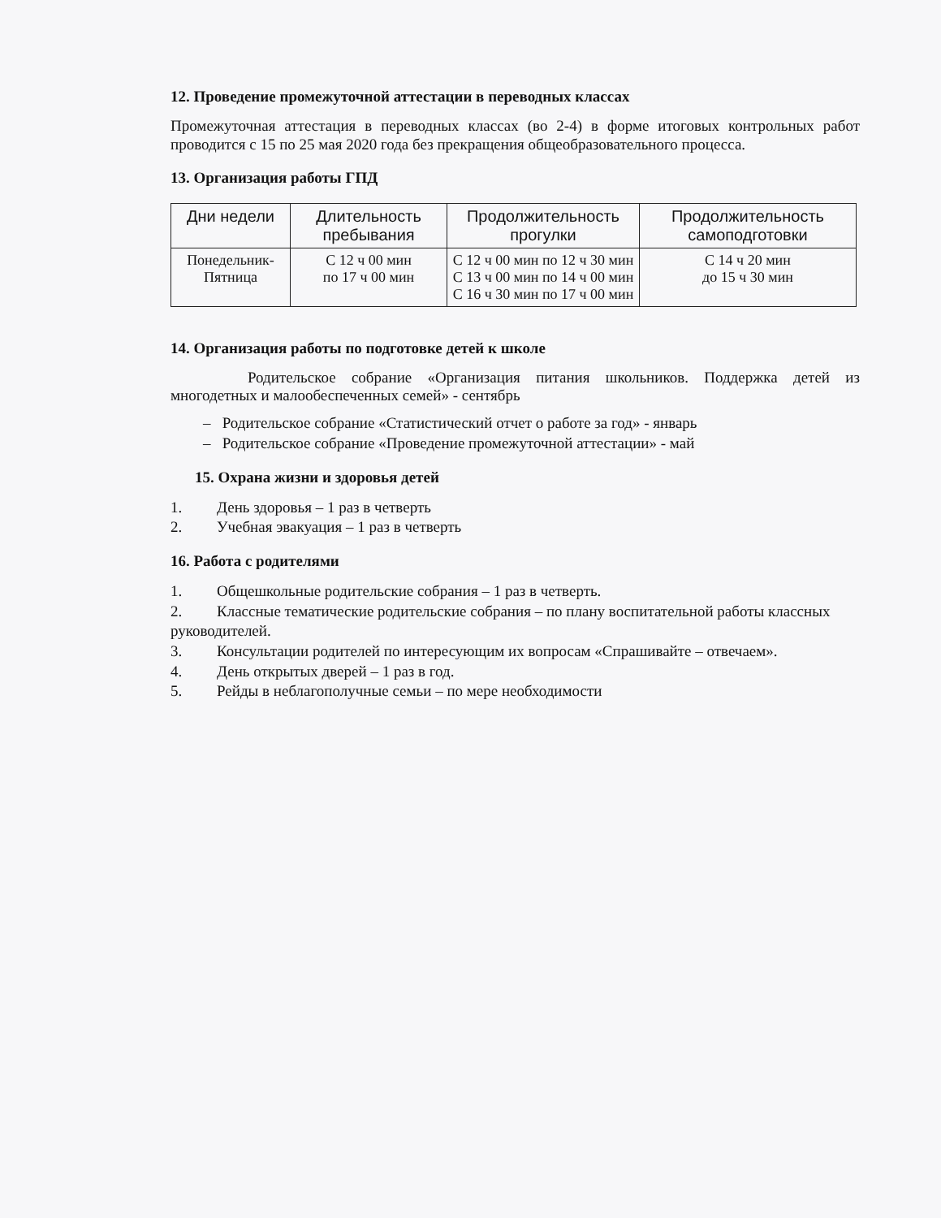12. Проведение промежуточной аттестации в переводных классах
Промежуточная аттестация в переводных классах (во 2-4) в форме итоговых контрольных работ проводится с 15 по 25 мая 2020 года без прекращения общеобразовательного процесса.
13. Организация работы ГПД
| Дни недели | Длительность пребывания | Продолжительность прогулки | Продолжительность самоподготовки |
| --- | --- | --- | --- |
| Понедельник-Пятница | С 12 ч 00 мин по 17 ч 00 мин | С 12 ч 00 мин по 12 ч 30 мин С 13 ч 00 мин по 14 ч 00 мин С 16 ч 30 мин по 17 ч 00 мин | С 14 ч 20 мин до 15 ч 30 мин |
14. Организация работы по подготовке детей к школе
Родительское собрание «Организация питания школьников. Поддержка детей из многодетных и малообеспеченных семей» - сентябрь
– Родительское собрание «Статистический отчет о работе за год» - январь
– Родительское собрание «Проведение промежуточной аттестации» - май
15. Охрана жизни и здоровья детей
1. День здоровья – 1 раз в четверть
2. Учебная эвакуация – 1 раз в четверть
16. Работа с родителями
1. Общешкольные родительские собрания – 1 раз в четверть.
2. Классные тематические родительские собрания – по плану воспитательной работы классных руководителей.
3. Консультации родителей по интересующим их вопросам «Спрашивайте – отвечаем».
4. День открытых дверей – 1 раз в год.
5. Рейды в неблагополучные семьи – по мере необходимости